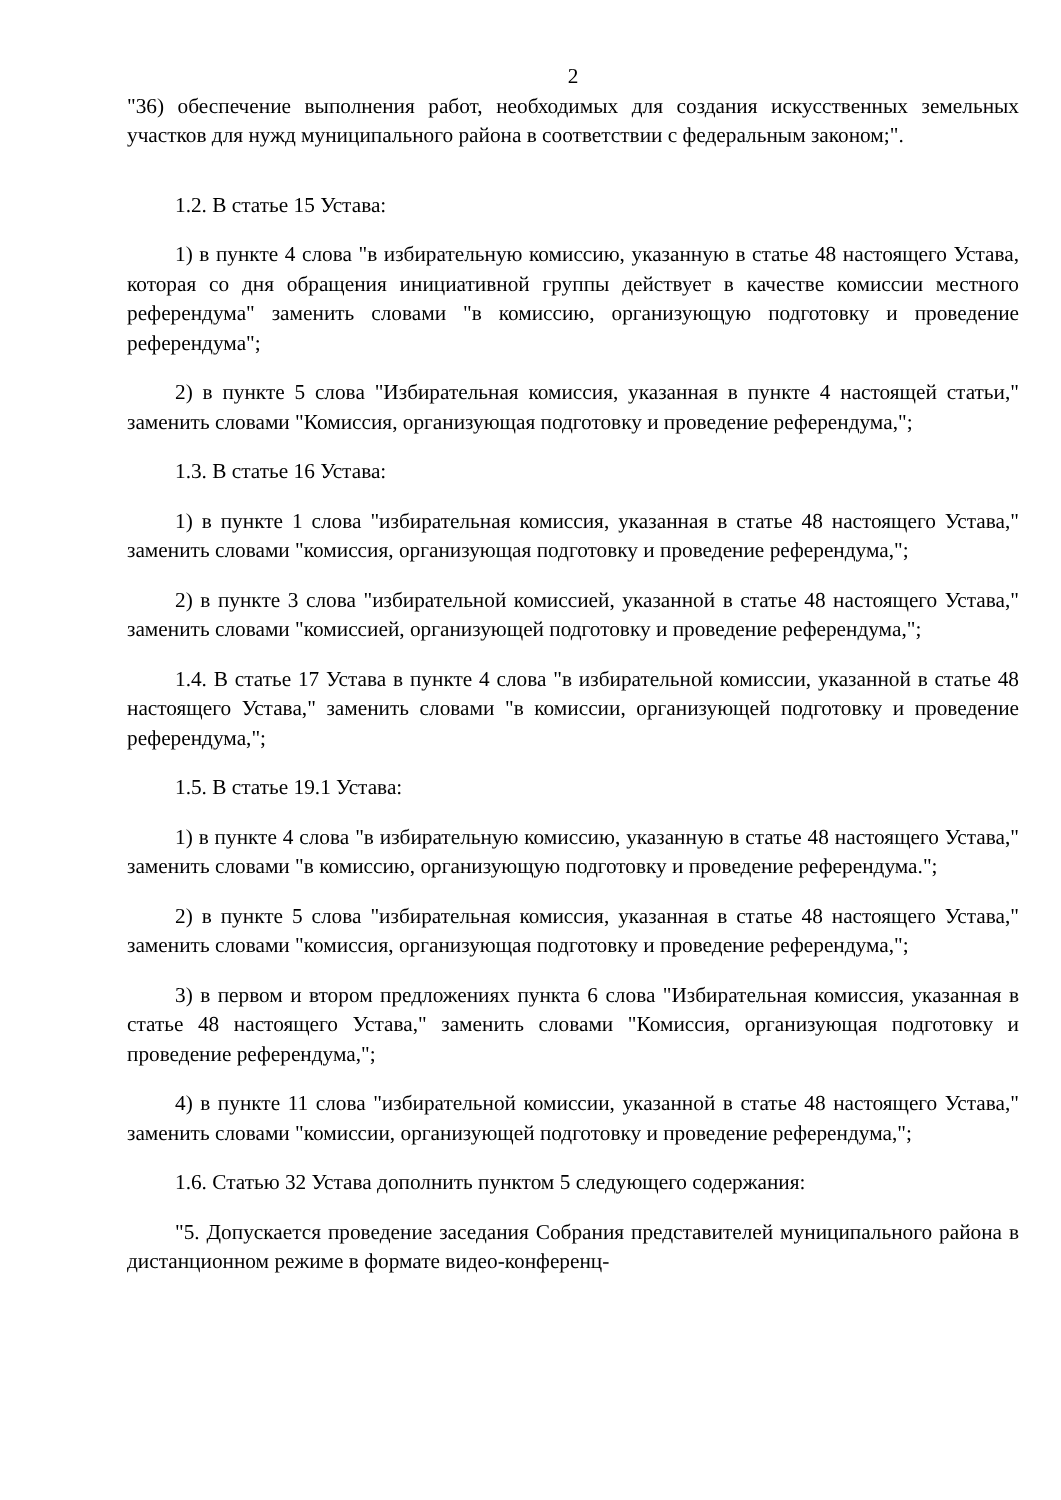2
"36) обеспечение выполнения работ, необходимых для создания искусственных земельных участков для нужд муниципального района в соответствии с федеральным законом;".
1.2. В статье 15 Устава:
1) в пункте 4 слова "в избирательную комиссию, указанную в статье 48 настоящего Устава, которая со дня обращения инициативной группы действует в качестве комиссии местного референдума" заменить словами "в комиссию, организующую подготовку и проведение референдума";
2) в пункте 5 слова "Избирательная комиссия, указанная в пункте 4 настоящей статьи," заменить словами "Комиссия, организующая подготовку и проведение референдума,";
1.3. В статье 16 Устава:
1) в пункте 1 слова "избирательная комиссия, указанная в статье 48 настоящего Устава," заменить словами "комиссия, организующая подготовку и проведение референдума,";
2) в пункте 3 слова "избирательной комиссией, указанной в статье 48 настоящего Устава," заменить словами "комиссией, организующей подготовку и проведение референдума,";
1.4. В статье 17 Устава в пункте 4 слова "в избирательной комиссии, указанной в статье 48 настоящего Устава," заменить словами "в комиссии, организующей подготовку и проведение референдума,";
1.5. В статье 19.1 Устава:
1) в пункте 4 слова "в избирательную комиссию, указанную в статье 48 настоящего Устава," заменить словами "в комиссию, организующую подготовку и проведение референдума.";
2) в пункте 5 слова "избирательная комиссия, указанная в статье 48 настоящего Устава," заменить словами "комиссия, организующая подготовку и проведение референдума,";
3) в первом и втором предложениях пункта 6 слова "Избирательная комиссия, указанная в статье 48 настоящего Устава," заменить словами "Комиссия, организующая подготовку и проведение референдума,";
4) в пункте 11 слова "избирательной комиссии, указанной в статье 48 настоящего Устава," заменить словами "комиссии, организующей подготовку и проведение референдума,";
1.6. Статью 32 Устава дополнить пунктом 5 следующего содержания:
"5. Допускается проведение заседания Собрания представителей муниципального района в дистанционном режиме в формате видео-конференц-